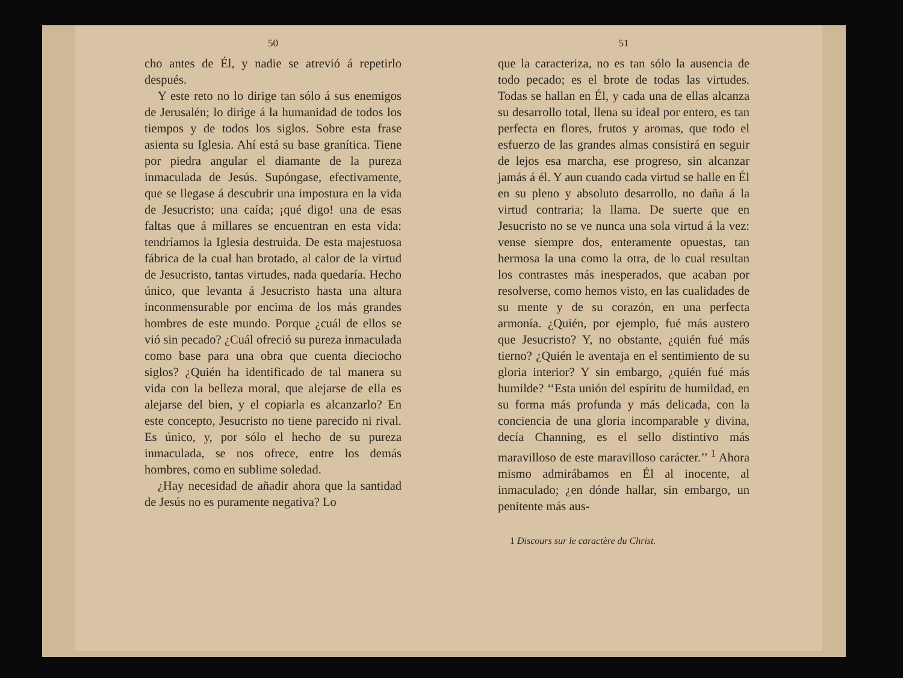50
cho antes de Él, y nadie se atrevió á repetirlo después.
Y este reto no lo dirige tan sólo á sus enemigos de Jerusalén; lo dirige á la humanidad de todos los tiempos y de todos los siglos. Sobre esta frase asienta su Iglesia. Ahí está su base granítica. Tiene por piedra angular el diamante de la pureza inmaculada de Jesús. Supóngase, efectivamente, que se llegase á descubrir una impostura en la vida de Jesucristo; una caída; ¡qué digo! una de esas faltas que á millares se encuentran en esta vida: tendríamos la Iglesia destruida. De esta majestuosa fábrica de la cual han brotado, al calor de la virtud de Jesucristo, tantas virtudes, nada quedaría. Hecho único, que levanta á Jesucristo hasta una altura inconmensurable por encima de los más grandes hombres de este mundo. Porque ¿cuál de ellos se vió sin pecado? ¿Cuál ofreció su pureza inmaculada como base para una obra que cuenta dieciocho siglos? ¿Quién ha identificado de tal manera su vida con la belleza moral, que alejarse de ella es alejarse del bien, y el copiarla es alcanzarlo? En este concepto, Jesucristo no tiene parecido ni rival. Es único, y, por sólo el hecho de su pureza inmaculada, se nos ofrece, entre los demás hombres, como en sublime soledad.
¿Hay necesidad de añadir ahora que la santidad de Jesús no es puramente negativa? Lo
51
que la caracteriza, no es tan sólo la ausencia de todo pecado; es el brote de todas las virtudes. Todas se hallan en Él, y cada una de ellas alcanza su desarrollo total, llena su ideal por entero, es tan perfecta en flores, frutos y aromas, que todo el esfuerzo de las grandes almas consistirá en seguir de lejos esa marcha, ese progreso, sin alcanzar jamás á él. Y aun cuando cada virtud se halle en Él en su pleno y absoluto desarrollo, no daña á la virtud contraria; la llama. De suerte que en Jesucristo no se ve nunca una sola virtud á la vez: vense siempre dos, enteramente opuestas, tan hermosa la una como la otra, de lo cual resultan los contrastes más inesperados, que acaban por resolverse, como hemos visto, en las cualidades de su mente y de su corazón, en una perfecta armonía. ¿Quién, por ejemplo, fué más austero que Jesucristo? Y, no obstante, ¿quién fué más tierno? ¿Quién le aventaja en el sentimiento de su gloria interior? Y sin embargo, ¿quién fué más humilde? ‘‘Esta unión del espíritu de humildad, en su forma más profunda y más delicada, con la conciencia de una gloria incomparable y divina, decía Channing, es el sello distintivo más maravilloso de este maravilloso carácter.’’ <sup>1</sup> Ahora mismo admirábamos en Él al inocente, al inmaculado; ¿en dónde hallar, sin embargo, un penitente más aus-
1 Discours sur le caractère du Christ.